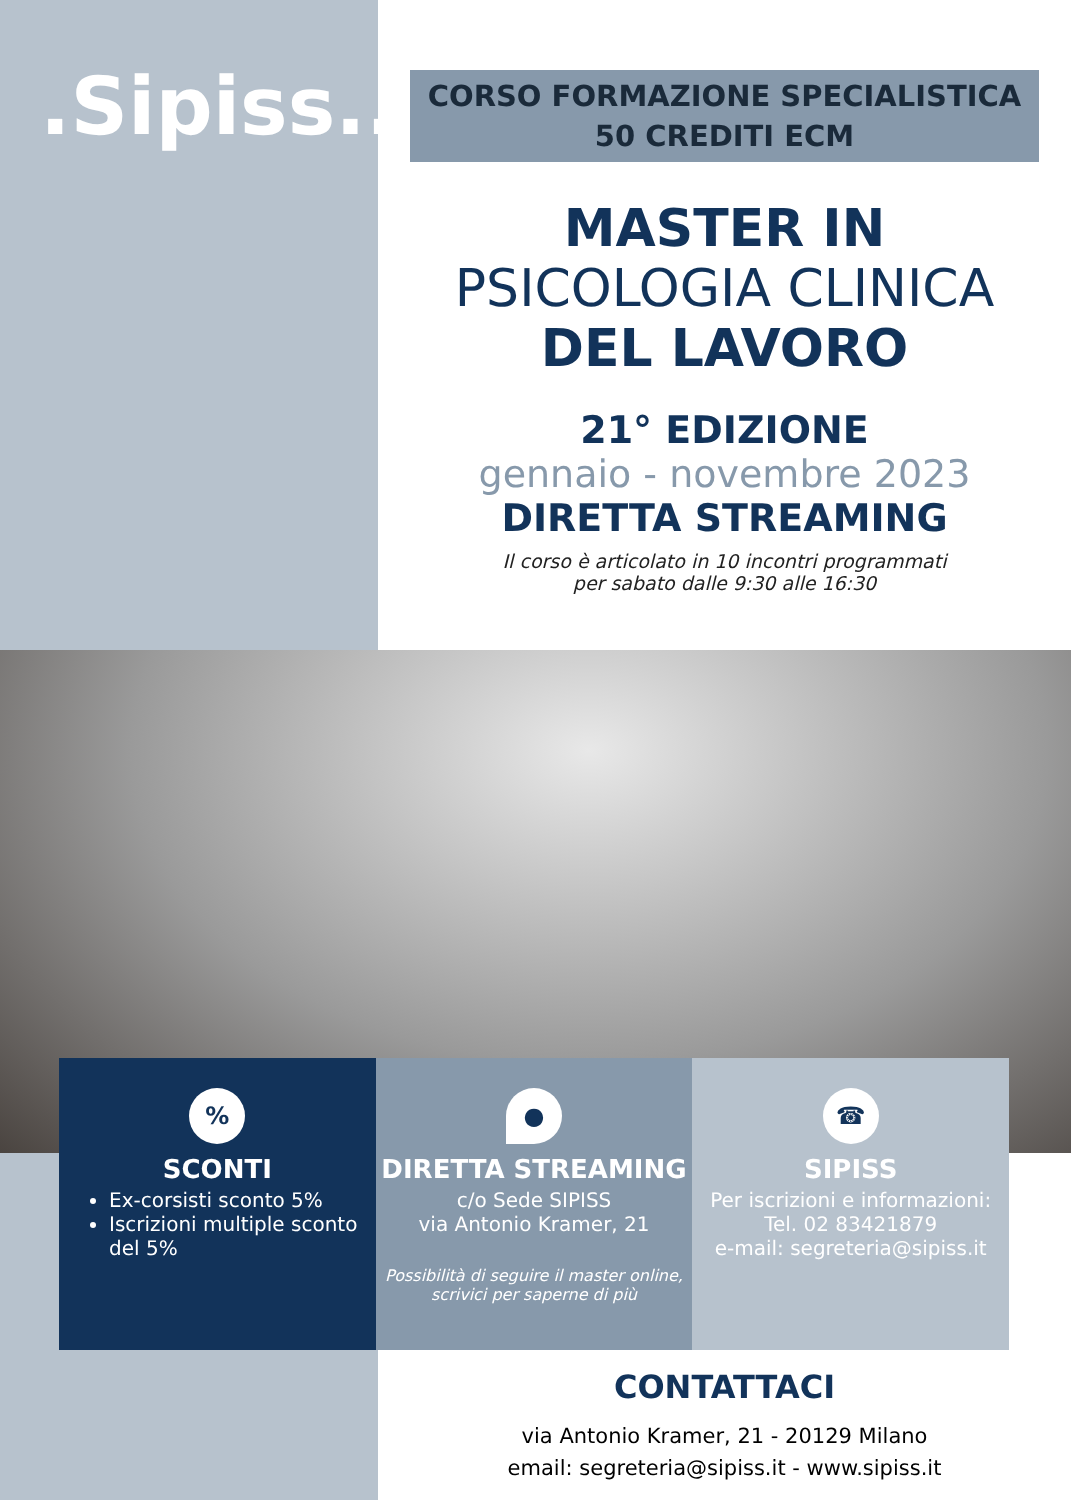.Sipiss..
CORSO FORMAZIONE SPECIALISTICA
50 CREDITI ECM
MASTER IN
PSICOLOGIA CLINICA
DEL LAVORO
21° EDIZIONE
gennaio - novembre 2023
DIRETTA STREAMING
Il corso è articolato in 10 incontri programmati
per sabato dalle 9:30 alle 16:30
%
SCONTI
Ex-corsisti sconto 5%
Iscrizioni multiple sconto del 5%
●
DIRETTA STREAMING
c/o Sede SIPISS
via Antonio Kramer, 21
Possibilità di seguire il master online,
scrivici per saperne di più
☎
SIPISS
Per iscrizioni e informazioni:
Tel. 02 83421879
e-mail: segreteria@sipiss.it
CONTATTACI
via Antonio Kramer, 21 - 20129 Milano
email: segreteria@sipiss.it - www.sipiss.it